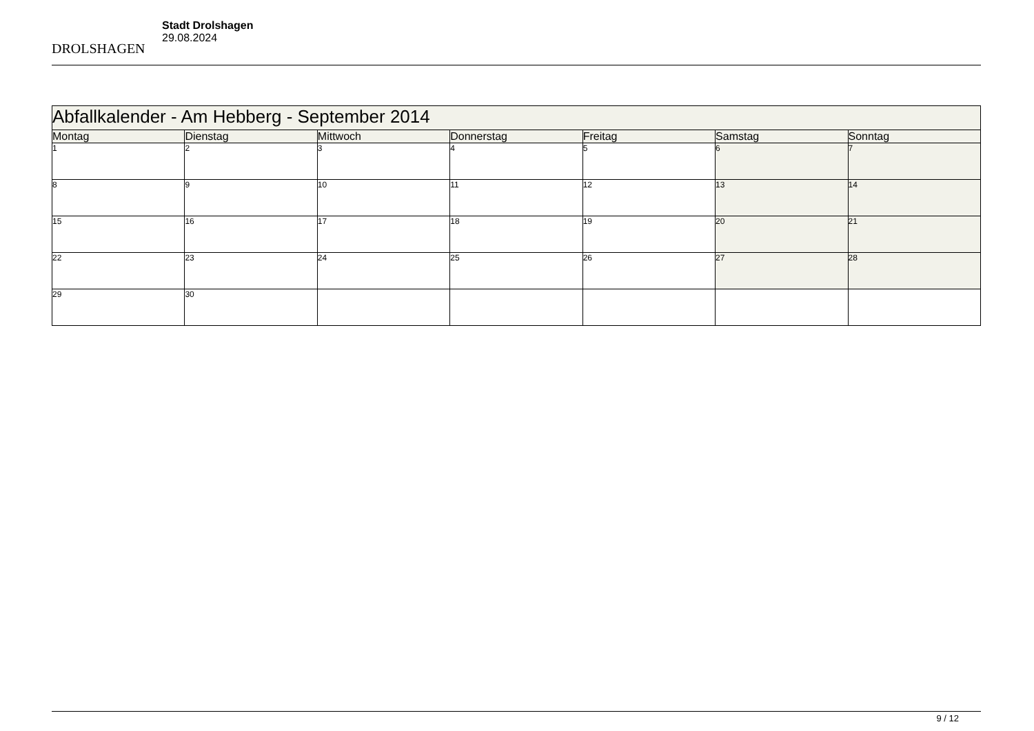DROLSHAGEN
Stadt Drolshagen
29.08.2024
| Abfallkalender - Am Hebberg - September 2014 | | | | | | |
| --- | --- | --- | --- | --- | --- | --- |
| Montag | Dienstag | Mittwoch | Donnerstag | Freitag | Samstag | Sonntag |
| 1 | 2 | 3 | 4 | 5 | 6 | 7 |
| 8 | 9 | 10 | 11 | 12 | 13 | 14 |
| 15 | 16 | 17 | 18 | 19 | 20 | 21 |
| 22 | 23 | 24 | 25 | 26 | 27 | 28 |
| 29 | 30 | | | | | |
9 / 12